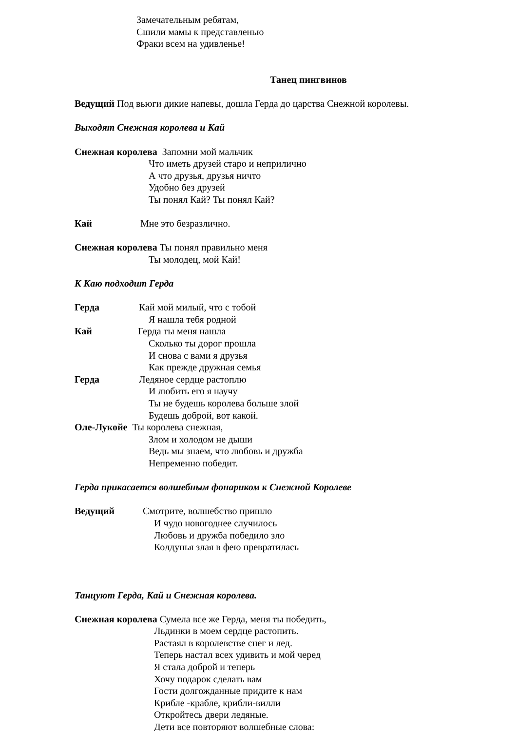Замечательным ребятам,
Сшили мамы к представленью
Фраки всем на удивленье!
Танец пингвинов
Ведущий Под вьюги дикие напевы, дошла Герда до царства Снежной королевы.
Выходят Снежная королева и Кай
Снежная королева Запомни мой мальчик
Что иметь друзей старо и неприлично
А что друзья, друзья ничто
Удобно без друзей
Ты понял Кай? Ты понял Кай?
Кай Мне это безразлично.
Снежная королева Ты понял правильно меня
Ты молодец, мой Кай!
К Каю подходит Герда
Герда Кай мой милый, что с тобой
Я нашла тебя родной
Кай Герда ты меня нашла
Сколько ты дорог прошла
И снова с вами я друзья
Как прежде дружная семья
Герда Ледяное сердце растоплю
И любить его я научу
Ты не будешь королева больше злой
Будешь доброй, вот какой.
Оле-Лукойе Ты королева снежная,
Злом и холодом не дыши
Ведь мы знаем, что любовь и дружба
Непременно победит.
Герда прикасается волшебным фонариком к Снежной Королеве
Ведущий Смотрите, волшебство пришло
И чудо новогоднее случилось
Любовь и дружба победило зло
Колдунья злая в фею превратилась
Танцуют Герда, Кай и Снежная королева.
Снежная королева Сумела все же Герда, меня ты победить,
Льдинки в моем сердце растопить.
Растаял в королевстве снег и лед.
Теперь настал всех удивить и мой черед
Я стала доброй и теперь
Хочу подарок сделать вам
Гости долгожданные придите к нам
Крибле -крабле, крибли-вилли
Откройтесь двери ледяные.
Дети все повторяют волшебные слова: